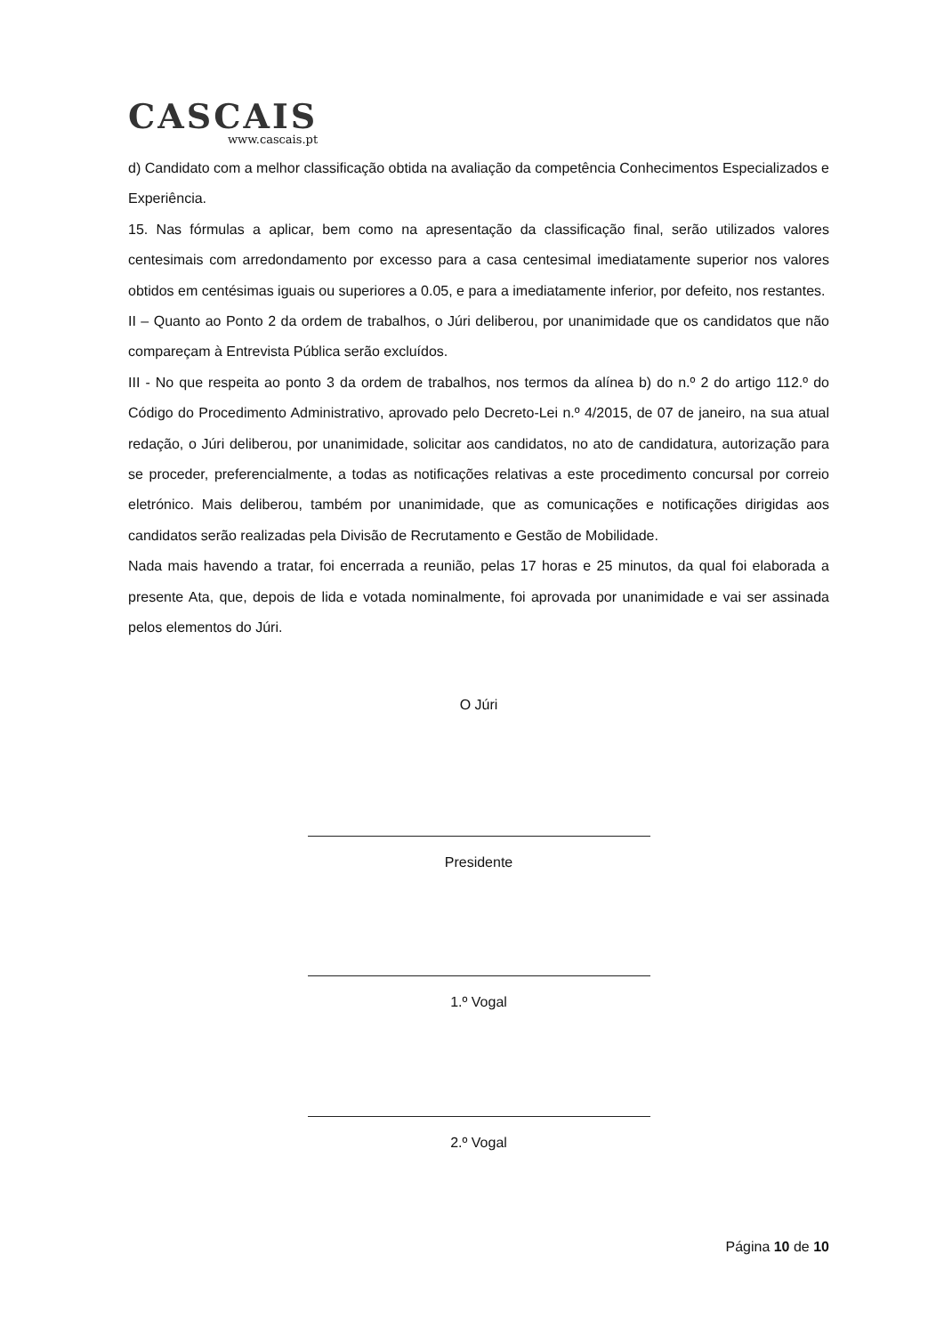CASCAIS
www.cascais.pt
d) Candidato com a melhor classificação obtida na avaliação da competência Conhecimentos Especializados e Experiência.
15. Nas fórmulas a aplicar, bem como na apresentação da classificação final, serão utilizados valores centesimais com arredondamento por excesso para a casa centesimal imediatamente superior nos valores obtidos em centésimas iguais ou superiores a 0.05, e para a imediatamente inferior, por defeito, nos restantes.
II – Quanto ao Ponto 2 da ordem de trabalhos, o Júri deliberou, por unanimidade que os candidatos que não compareçam à Entrevista Pública serão excluídos.
III - No que respeita ao ponto 3 da ordem de trabalhos, nos termos da alínea b) do n.º 2 do artigo 112.º do Código do Procedimento Administrativo, aprovado pelo Decreto-Lei n.º 4/2015, de 07 de janeiro, na sua atual redação, o Júri deliberou, por unanimidade, solicitar aos candidatos, no ato de candidatura, autorização para se proceder, preferencialmente, a todas as notificações relativas a este procedimento concursal por correio eletrónico. Mais deliberou, também por unanimidade, que as comunicações e notificações dirigidas aos candidatos serão realizadas pela Divisão de Recrutamento e Gestão de Mobilidade.
Nada mais havendo a tratar, foi encerrada a reunião, pelas 17 horas e 25 minutos, da qual foi elaborada a presente Ata, que, depois de lida e votada nominalmente, foi aprovada por unanimidade e vai ser assinada pelos elementos do Júri.
O Júri
Presidente
1.º Vogal
2.º Vogal
Página 10 de 10